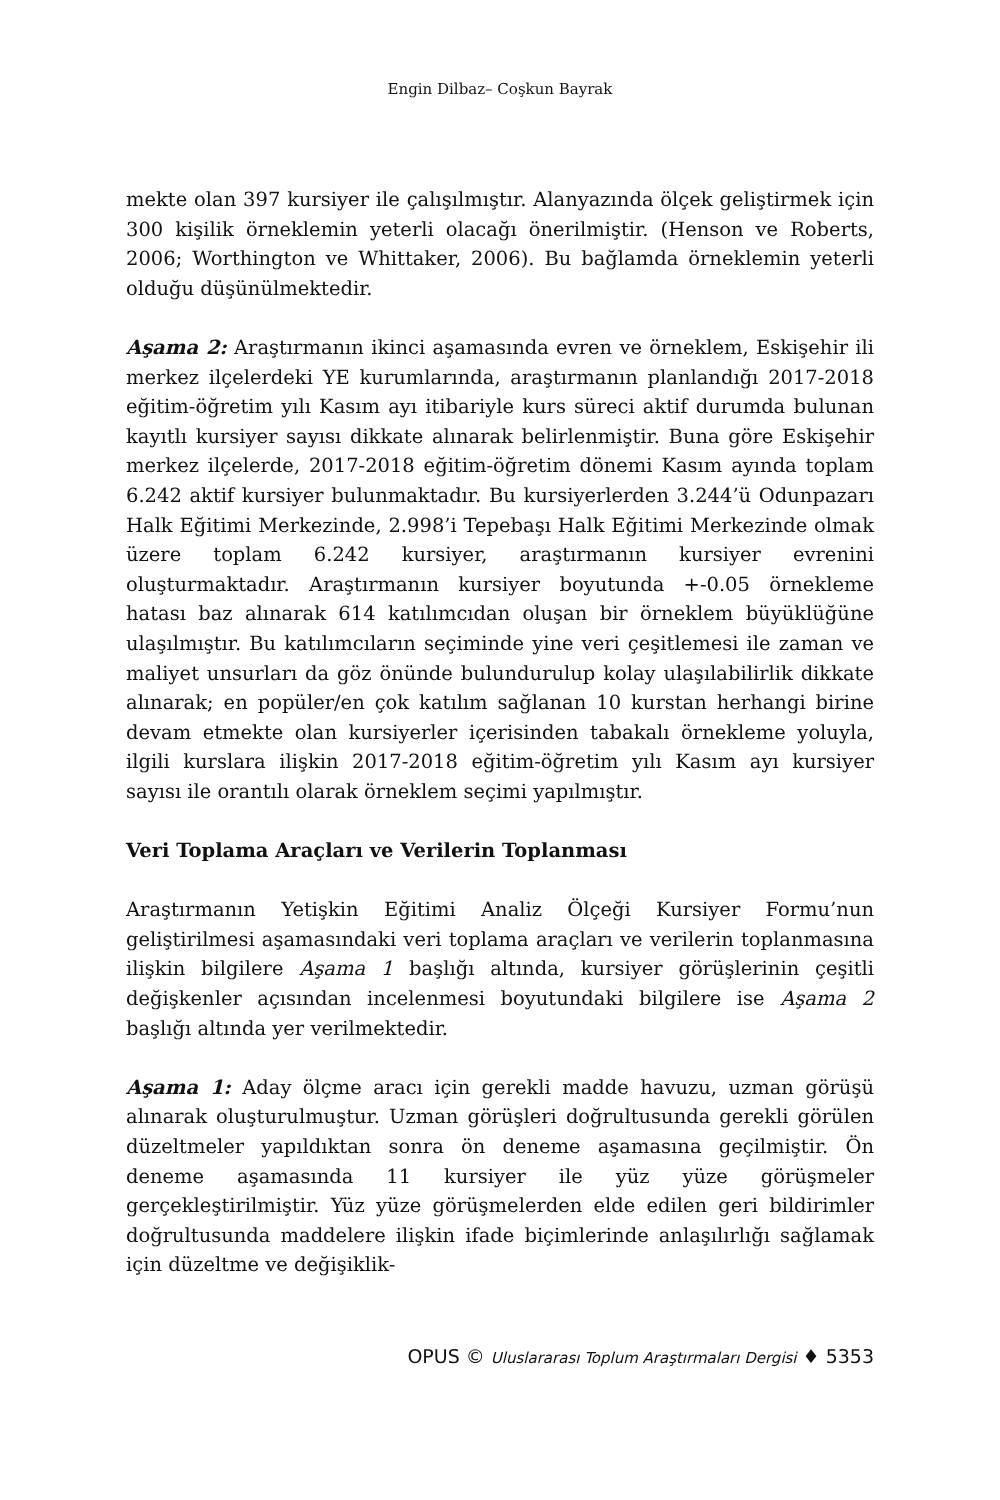Engin Dilbaz– Coşkun Bayrak
mekte olan 397 kursiyer ile çalışılmıştır. Alanyazında ölçek geliştirmek için 300 kişilik örneklemin yeterli olacağı önerilmiştir. (Henson ve Roberts, 2006; Worthington ve Whittaker, 2006). Bu bağlamda örneklemin yeterli olduğu düşünülmektedir.
Aşama 2: Araştırmanın ikinci aşamasında evren ve örneklem, Eskişehir ili merkez ilçelerdeki YE kurumlarında, araştırmanın planlandığı 2017-2018 eğitim-öğretim yılı Kasım ayı itibariyle kurs süreci aktif durumda bulunan kayıtlı kursiyer sayısı dikkate alınarak belirlenmiştir. Buna göre Eskişehir merkez ilçelerde, 2017-2018 eğitim-öğretim dönemi Kasım ayında toplam 6.242 aktif kursiyer bulunmaktadır. Bu kursiyerlerden 3.244’ü Odunpazarı Halk Eğitimi Merkezinde, 2.998’i Tepebaşı Halk Eğitimi Merkezinde olmak üzere toplam 6.242 kursiyer, araştırmanın kursiyer evrenini oluşturmaktadır. Araştırmanın kursiyer boyutunda +-0.05 örnekleme hatası baz alınarak 614 katılımcıdan oluşan bir örneklem büyüklüğüne ulaşılmıştır. Bu katılımcıların seçiminde yine veri çeşitlemesi ile zaman ve maliyet unsurları da göz önünde bulundurulup kolay ulaşılabilirlik dikkate alınarak; en popüler/en çok katılım sağlanan 10 kurstan herhangi birine devam etmekte olan kursiyerler içerisinden tabakalı örnekleme yoluyla, ilgili kurslara ilişkin 2017-2018 eğitim-öğretim yılı Kasım ayı kursiyer sayısı ile orantılı olarak örneklem seçimi yapılmıştır.
Veri Toplama Araçları ve Verilerin Toplanması
Araştırmanın Yetişkin Eğitimi Analiz Ölçeği Kursiyer Formu’nun geliştirilmesi aşamasındaki veri toplama araçları ve verilerin toplanmasına ilişkin bilgilere Aşama 1 başlığı altında, kursiyer görüşlerinin çeşitli değişkenler açısından incelenmesi boyutundaki bilgilere ise Aşama 2 başlığı altında yer verilmektedir.
Aşama 1: Aday ölçme aracı için gerekli madde havuzu, uzman görüşü alınarak oluşturulmuştur. Uzman görüşleri doğrultusunda gerekli görülen düzeltmeler yapıldıktan sonra ön deneme aşamasına geçilmiştir. Ön deneme aşamasında 11 kursiyer ile yüz yüze görüşmeler gerçekleştirilmiştir. Yüz yüze görüşmelerden elde edilen geri bildirimler doğrultusunda maddelere ilişkin ifade biçimlerinde anlaşılırlığı sağlamak için düzeltme ve değişiklik-
OPUS © Uluslararası Toplum Araştırmaları Dergisi ♦ 5353